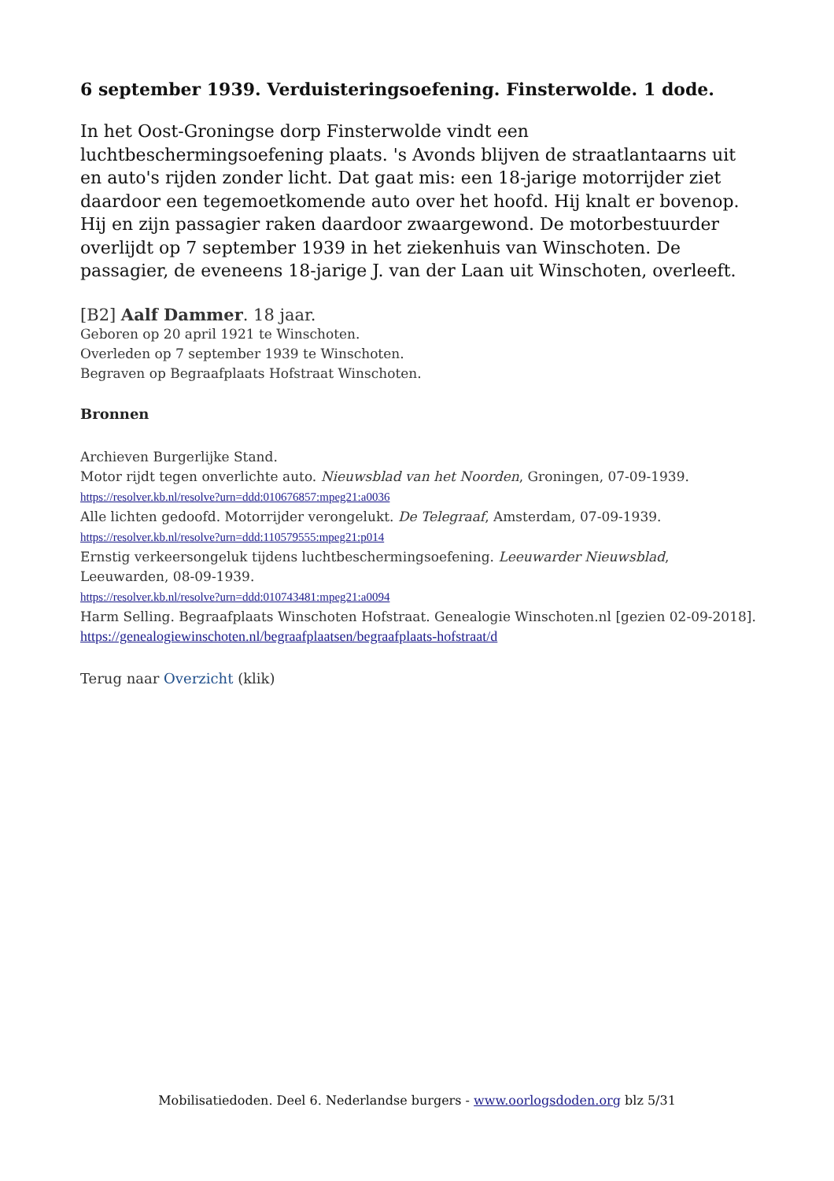6 september 1939. Verduisteringsoefening. Finsterwolde. 1 dode.
In het Oost-Groningse dorp Finsterwolde vindt een luchtbeschermingsoefening plaats. 's Avonds blijven de straatlantaarns uit en auto's rijden zonder licht. Dat gaat mis: een 18-jarige motorrijder ziet daardoor een tegemoetkomende auto over het hoofd. Hij knalt er bovenop. Hij en zijn passagier raken daardoor zwaargewond. De motorbestuurder overlijdt op 7 september 1939 in het ziekenhuis van Winschoten. De passagier, de eveneens 18-jarige J. van der Laan uit Winschoten, overleeft.
[B2] Aalf Dammer. 18 jaar.
Geboren op 20 april 1921 te Winschoten.
Overleden op 7 september 1939 te Winschoten.
Begraven op Begraafplaats Hofstraat Winschoten.
Bronnen
Archieven Burgerlijke Stand.
Motor rijdt tegen onverlichte auto. Nieuwsblad van het Noorden, Groningen, 07-09-1939.
https://resolver.kb.nl/resolve?urn=ddd:010676857:mpeg21:a0036
Alle lichten gedoofd. Motorrijder verongelukt. De Telegraaf, Amsterdam, 07-09-1939.
https://resolver.kb.nl/resolve?urn=ddd:110579555:mpeg21:p014
Ernstig verkeersongeluk tijdens luchtbeschermingsoefening. Leeuwarder Nieuwsblad, Leeuwarden, 08-09-1939.
https://resolver.kb.nl/resolve?urn=ddd:010743481:mpeg21:a0094
Harm Selling. Begraafplaats Winschoten Hofstraat. Genealogie Winschoten.nl [gezien 02-09-2018].
https://genealogiewinschoten.nl/begraafplaatsen/begraafplaats-hofstraat/d
Terug naar Overzicht (klik)
Mobilisatiedoden. Deel 6. Nederlandse burgers - www.oorlogsdoden.org blz 5/31